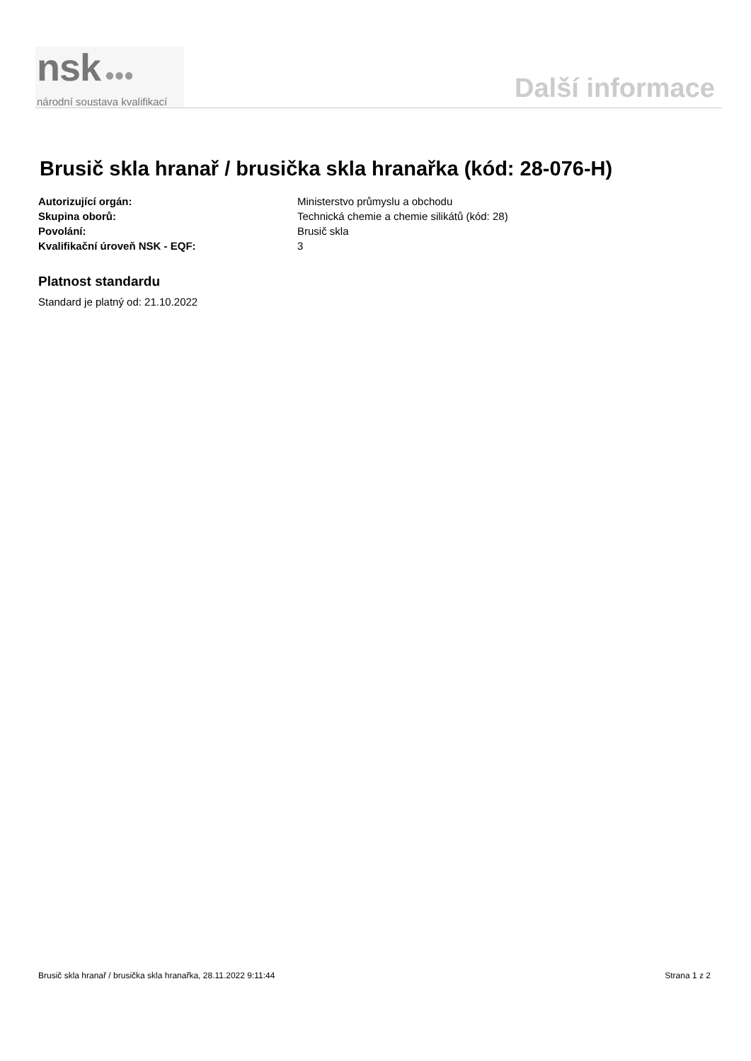nsk ●●●
národní soustava kvalifikací
Další informace
Brusič skla hranař / brusička skla hranařka (kód: 28-076-H)
Autorizující orgán: Ministerstvo průmyslu a obchodu
Skupina oborů: Technická chemie a chemie silikátů (kód: 28)
Povolání: Brusič skla
Kvalifikační úroveň NSK - EQF: 3
Platnost standardu
Standard je platný od: 21.10.2022
Brusič skla hranař / brusička skla hranařka, 28.11.2022 9:11:44 Strana 1 z 2